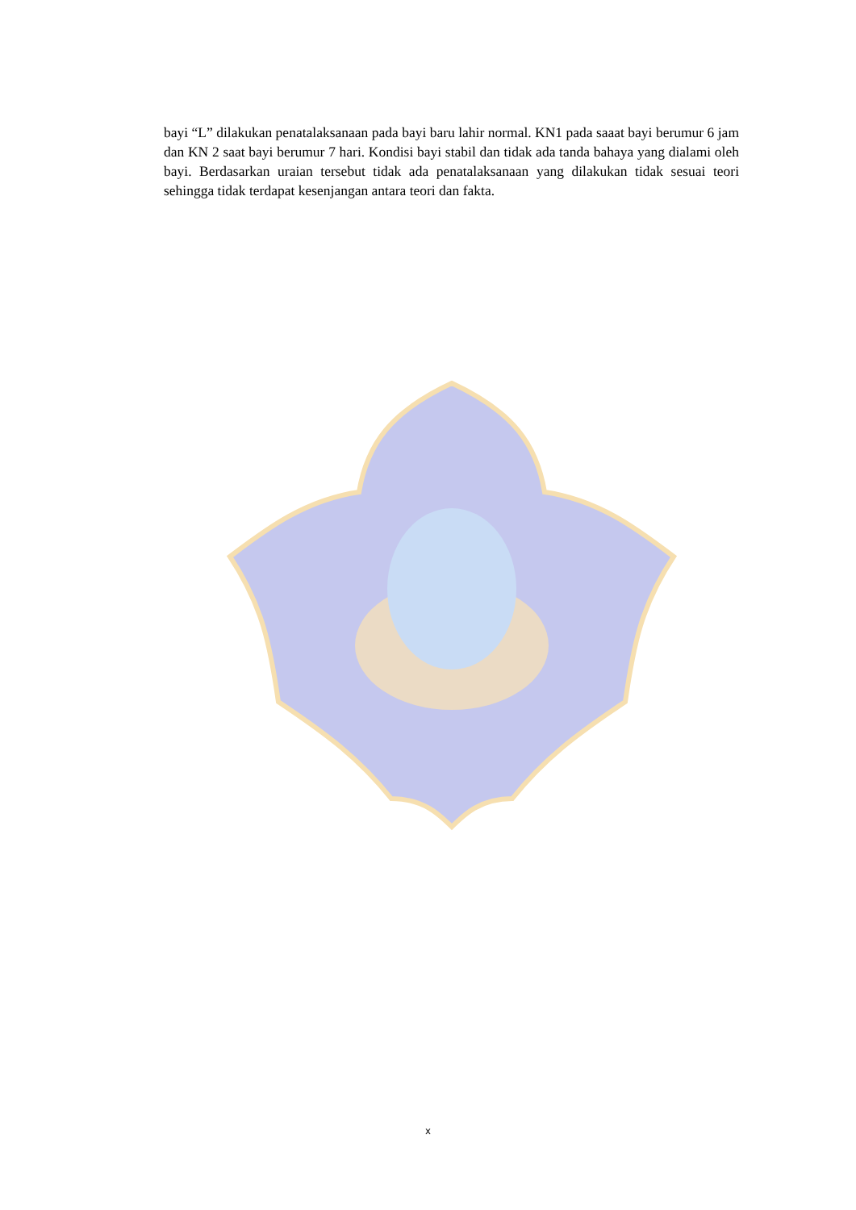bayi “L” dilakukan penatalaksanaan pada bayi baru lahir normal. KN1 pada saaat bayi berumur 6 jam dan KN 2 saat bayi berumur 7 hari. Kondisi bayi stabil dan tidak ada tanda bahaya yang dialami oleh bayi. Berdasarkan uraian tersebut tidak ada penatalaksanaan yang dilakukan tidak sesuai teori sehingga tidak terdapat kesenjangan antara teori dan fakta.
x